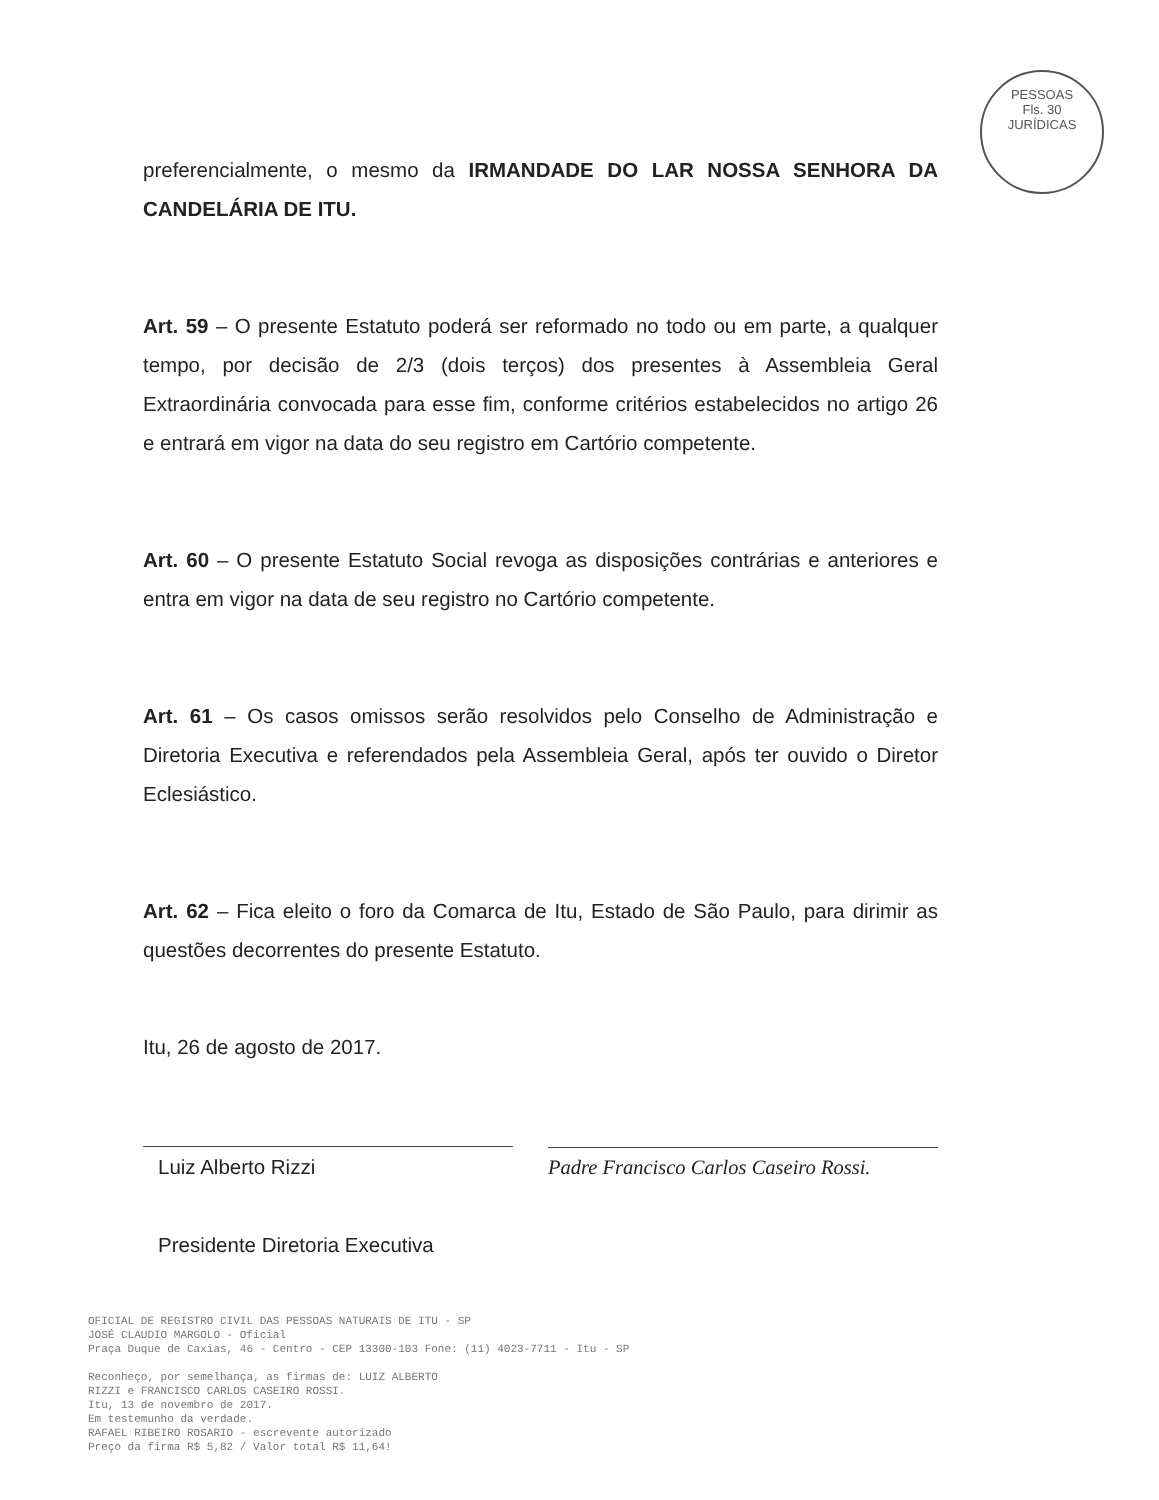PESSOAS
Fls. 30
JURÍDICAS
preferencialmente, o mesmo da IRMANDADE DO LAR NOSSA SENHORA DA CANDELÁRIA DE ITU.
Art. 59 – O presente Estatuto poderá ser reformado no todo ou em parte, a qualquer tempo, por decisão de 2/3 (dois terços) dos presentes à Assembleia Geral Extraordinária convocada para esse fim, conforme critérios estabelecidos no artigo 26 e entrará em vigor na data do seu registro em Cartório competente.
Art. 60 – O presente Estatuto Social revoga as disposições contrárias e anteriores e entra em vigor na data de seu registro no Cartório competente.
Art. 61 – Os casos omissos serão resolvidos pelo Conselho de Administração e Diretoria Executiva e referendados pela Assembleia Geral, após ter ouvido o Diretor Eclesiástico.
Art. 62 – Fica eleito o foro da Comarca de Itu, Estado de São Paulo, para dirimir as questões decorrentes do presente Estatuto.
Itu, 26 de agosto de 2017.
Luiz Alberto Rizzi
Presidente Diretoria Executiva
Padre Francisco Carlos Caseiro Rossi.
OFICIAL DE REGISTRO CIVIL DAS PESSOAS NATURAIS DE ITU - SP
JOSÉ CLAUDIO MARGOLO - Oficial
Praça Duque de Caxias, 46 - Centro - CEP 13300-103 Fone: (11) 4023-7711 - Itu - SP
Reconheço, por semelhança, as firmas de: LUIZ ALBERTO
RIZZI e FRANCISCO CARLOS CASEIRO ROSSI.
Itu, 13 de novembro de 2017.
Em testemunho da verdade.
RAFAEL RIBEIRO ROSARIO - escrevente autorizado
Preço da firma R$ 5,82 / Valor total R$ 11,64!